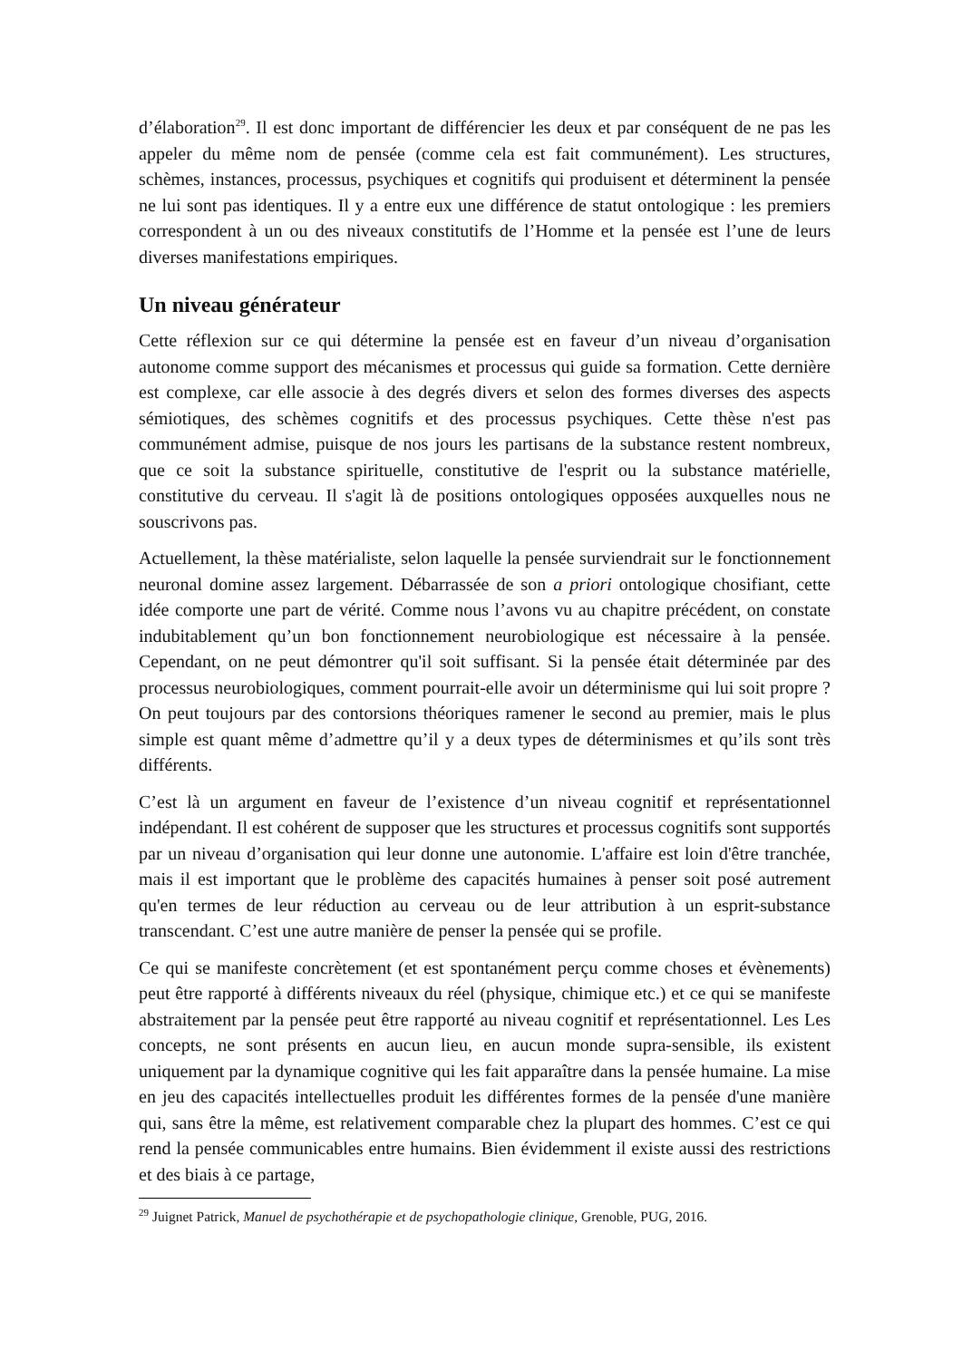d’élaboration<sup>29</sup>. Il est donc important de différencier les deux et par conséquent de ne pas les appeler du même nom de pensée (comme cela est fait communément). Les structures, schèmes, instances, processus, psychiques et cognitifs qui produisent et déterminent la pensée ne lui sont pas identiques. Il y a entre eux une différence de statut ontologique : les premiers correspondent à un ou des niveaux constitutifs de l’Homme et la pensée est l’une de leurs diverses manifestations empiriques.
Un niveau générateur
Cette réflexion sur ce qui détermine la pensée est en faveur d’un niveau d’organisation autonome comme support des mécanismes et processus qui guide sa formation. Cette dernière est complexe, car elle associe à des degrés divers et selon des formes diverses des aspects sémiotiques, des schèmes cognitifs et des processus psychiques. Cette thèse n'est pas communément admise, puisque de nos jours les partisans de la substance restent nombreux, que ce soit la substance spirituelle, constitutive de l'esprit ou la substance matérielle, constitutive du cerveau. Il s'agit là de positions ontologiques opposées auxquelles nous ne souscrivons pas.
Actuellement, la thèse matérialiste, selon laquelle la pensée surviendrait sur le fonctionnement neuronal domine assez largement. Débarrassée de son a priori ontologique chosifiant, cette idée comporte une part de vérité. Comme nous l’avons vu au chapitre précédent, on constate indubitablement qu’un bon fonctionnement neurobiologique est nécessaire à la pensée. Cependant, on ne peut démontrer qu'il soit suffisant. Si la pensée était déterminée par des processus neurobiologiques, comment pourrait-elle avoir un déterminisme qui lui soit propre ? On peut toujours par des contorsions théoriques ramener le second au premier, mais le plus simple est quant même d’admettre qu’il y a deux types de déterminismes et qu’ils sont très différents.
C’est là un argument en faveur de l’existence d’un niveau cognitif et représentationnel indépendant. Il est cohérent de supposer que les structures et processus cognitifs sont supportés par un niveau d’organisation qui leur donne une autonomie. L'affaire est loin d'être tranchée, mais il est important que le problème des capacités humaines à penser soit posé autrement qu'en termes de leur réduction au cerveau ou de leur attribution à un esprit-substance transcendant. C’est une autre manière de penser la pensée qui se profile.
Ce qui se manifeste concrètement (et est spontanément perçu comme choses et évènements) peut être rapporté à différents niveaux du réel (physique, chimique etc.) et ce qui se manifeste abstraitement par la pensée peut être rapporté au niveau cognitif et représentationnel. Les Les concepts, ne sont présents en aucun lieu, en aucun monde supra-sensible, ils existent uniquement par la dynamique cognitive qui les fait apparaître dans la pensée humaine. La mise en jeu des capacités intellectuelles produit les différentes formes de la pensée d'une manière qui, sans être la même, est relativement comparable chez la plupart des hommes. C’est ce qui rend la pensée communicables entre humains. Bien évidemment il existe aussi des restrictions et des biais à ce partage,
<sup>29</sup> Juignet Patrick, Manuel de psychothérapie et de psychopathologie clinique, Grenoble, PUG, 2016.